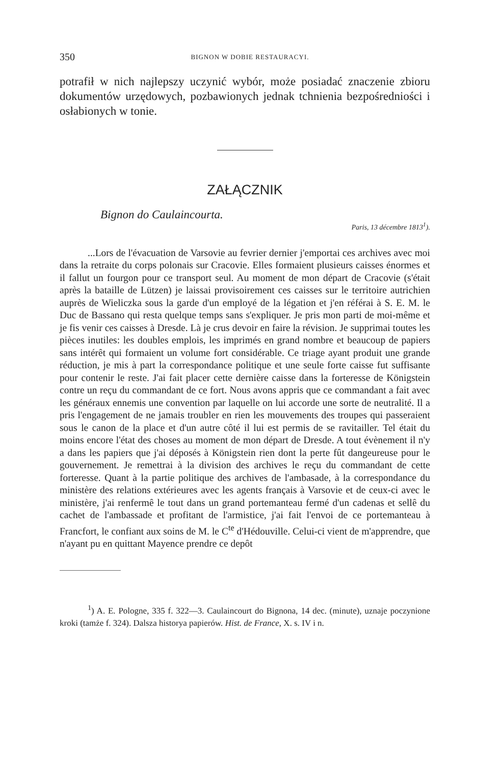350 BIGNON W DOBIE RESTAURACYI.
potrafił w nich najlepszy uczynić wybór, może posiadać znaczenie zbioru dokumentów urzędowych, pozbawionych jednak tchnienia bezpośredniości i osłabionych w tonie.
ZAŁĄCZNIK
Bignon do Caulaincourta.
Paris, 13 décembre 1813<sup>1</sup>).
...Lors de l'évacuation de Varsovie au fevrier dernier j'emportai ces archives avec moi dans la retraite du corps polonais sur Cracovie. Elles formaient plusieurs caisses énormes et il fallut un fourgon pour ce transport seul. Au moment de mon départ de Cracovie (s'était après la bataille de Lützen) je laissai provisoirement ces caisses sur le territoire autrichien auprès de Wieliczka sous la garde d'un employé de la légation et j'en référai à S. E. M. le Duc de Bassano qui resta quelque temps sans s'expliquer. Je pris mon parti de moi-même et je fis venir ces caisses à Dresde. Là je crus devoir en faire la révision. Je supprimai toutes les pièces inutiles: les doubles emplois, les imprimés en grand nombre et beaucoup de papiers sans intérêt qui formaient un volume fort considérable. Ce triage ayant produit une grande réduction, je mis à part la correspondance politique et une seule forte caisse fut suffisante pour contenir le reste. J'ai fait placer cette dernière caisse dans la forteresse de Königstein contre un reçu du commandant de ce fort. Nous avons appris que ce commandant a fait avec les généraux ennemis une convention par laquelle on lui accorde une sorte de neutralité. Il a pris l'engagement de ne jamais troubler en rien les mouvements des troupes qui passeraient sous le canon de la place et d'un autre côté il lui est permis de se ravitailler. Tel était du moins encore l'état des choses au moment de mon départ de Dresde. A tout évènement il n'y a dans les papiers que j'ai déposés à Königstein rien dont la perte fût dangeureuse pour le gouvernement. Je remettrai à la division des archives le reçu du commandant de cette forteresse. Quant à la partie politique des archives de l'ambasade, à la correspondance du ministère des relations extérieures avec les agents français à Varsovie et de ceux-ci avec le ministère, j'ai renfermê le tout dans un grand portemanteau fermé d'un cadenas et sellê du cachet de l'ambassade et profitant de l'armistice, j'ai fait l'envoi de ce portemanteau à Francfort, le confiant aux soins de M. le C<sup>te</sup> d'Hédouville. Celui-ci vient de m'apprendre, que n'ayant pu en quittant Mayence prendre ce depôt
<sup>1</sup>) A. E. Pologne, 335 f. 322—3. Caulaincourt do Bignona, 14 dec. (minute), uznaje poczynione kroki (tamże f. 324). Dalsza historya papierów. Hist. de France, X. s. IV i n.